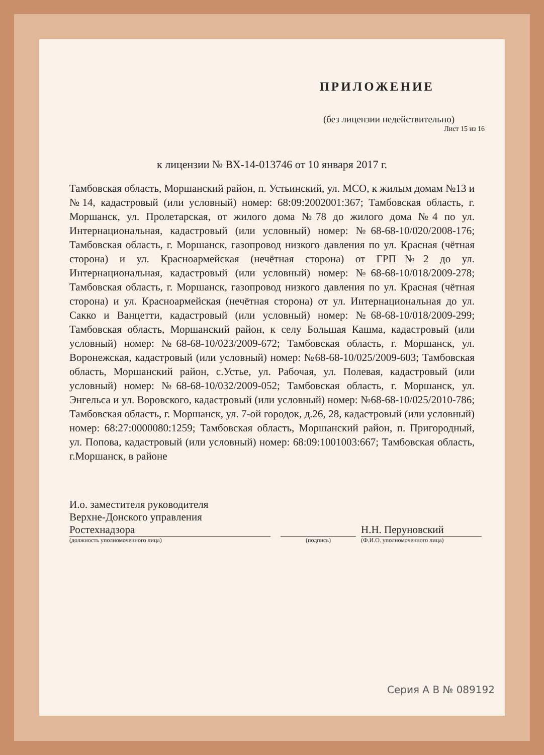ПРИЛОЖЕНИЕ
(без лицензии недействительно)
Лист 15 из 16
к лицензии № ВХ-14-013746 от 10 января 2017 г.
Тамбовская область, Моршанский район, п. Устьинский, ул. МСО, к жилым домам №13 и №14, кадастровый (или условный) номер: 68:09:2002001:367; Тамбовская область, г. Моршанск, ул. Пролетарская, от жилого дома №78 до жилого дома №4 по ул. Интернациональная, кадастровый (или условный) номер: №68-68-10/020/2008-176; Тамбовская область, г. Моршанск, газопровод низкого давления по ул. Красная (чётная сторона) и ул. Красноармейская (нечётная сторона) от ГРП№2 до ул. Интернациональная, кадастровый (или условный) номер: №68-68-10/018/2009-278; Тамбовская область, г. Моршанск, газопровод низкого давления по ул. Красная (чётная сторона) и ул. Красноармейская (нечётная сторона) от ул. Интернациональная до ул. Сакко и Ванцетти, кадастровый (или условный) номер: №68-68-10/018/2009-299; Тамбовская область, Моршанский район, к селу Большая Кашма, кадастровый (или условный) номер: №68-68-10/023/2009-672; Тамбовская область, г. Моршанск, ул. Воронежская, кадастровый (или условный) номер: №68-68-10/025/2009-603; Тамбовская область, Моршанский район, с.Устье, ул. Рабочая, ул. Полевая, кадастровый (или условный) номер: №68-68-10/032/2009-052; Тамбовская область, г. Моршанск, ул. Энгельса и ул. Воровского, кадастровый (или условный) номер: №68-68-10/025/2010-786; Тамбовская область, г. Моршанск, ул. 7-ой городок, д.26, 28, кадастровый (или условный) номер: 68:27:0000080:1259; Тамбовская область, Моршанский район, п. Пригородный, ул. Попова, кадастровый (или условный) номер: 68:09:1001003:667; Тамбовская область, г.Моршанск, в районе
И.о. заместителя руководителя
Верхне-Донского управления
Ростехнадзора
(должность уполномоченного лица)
(подпись)
Н.Н. Перуновский
(Ф.И.О. уполномоченного лица)
Серия А В № 089192